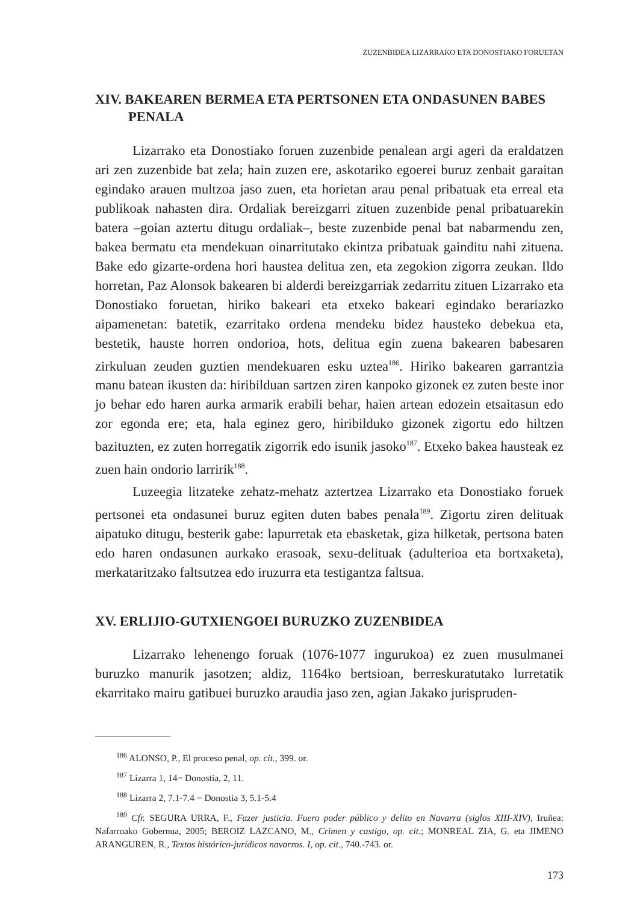ZUZENBIDEA LIZARRAKO ETA DONOSTIAKO FORUETAN
XIV. BAKEAREN BERMEA ETA PERTSONEN ETA ONDASUNEN BABES PENALA
Lizarrako eta Donostiako foruen zuzenbide penalean argi ageri da eraldatzen ari zen zuzenbide bat zela; hain zuzen ere, askotariko egoerei buruz zenbait garaitan egindako arauen multzoa jaso zuen, eta horietan arau penal pribatuak eta erreal eta publikoak nahasten dira. Ordaliak bereizgarri zituen zuzenbide penal pribatuarekin batera –goian aztertu ditugu ordaliak–, beste zuzenbide penal bat nabarmendu zen, bakea bermatu eta mendekuan oinarritutako ekintza pribatuak gainditu nahi zituena. Bake edo gizarte-ordena hori haustea delitua zen, eta zegokion zigorra zeukan. Ildo horretan, Paz Alonsok bakearen bi alderdi bereizgarriak zedarritu zituen Lizarrako eta Donostiako foruetan, hiriko bakeari eta etxeko bakeari egindako berariazko aipamenetan: batetik, ezarritako ordena mendeku bidez hausteko debekua eta, bestetik, hauste horren ondorioa, hots, delitua egin zuena bakearen babesaren zirkuluan zeuden guztien mendekuaren esku uztea<sup>186</sup>. Hiriko bakearen garrantzia manu batean ikusten da: hiribilduan sartzen ziren kanpoko gizonek ez zuten beste inor jo behar edo haren aurka armarik erabili behar, haien artean edozein etsaitasun edo zor egonda ere; eta, hala eginez gero, hiribilduko gizonek zigortu edo hiltzen bazituzten, ez zuten horregatik zigorrik edo isunik jasoko<sup>187</sup>. Etxeko bakea hausteak ez zuen hain ondorio larririk<sup>188</sup>.
Luzeegia litzateke zehatz-mehatz aztertzea Lizarrako eta Donostiako foruek pertsonei eta ondasunei buruz egiten duten babes penala<sup>189</sup>. Zigortu ziren delituak aipatuko ditugu, besterik gabe: lapurretak eta ebasketak, giza hilketak, pertsona baten edo haren ondasunen aurkako erasoak, sexu-delituak (adulterioa eta bortxaketa), merkataritzako faltsutzea edo iruzurra eta testigantza faltsua.
XV. ERLIJIO-GUTXIENGOEI BURUZKO ZUZENBIDEA
Lizarrako lehenengo foruak (1076-1077 ingurukoa) ez zuen musulmanei buruzko manurik jasotzen; aldiz, 1164ko bertsioan, berreskuratutako lurretatik ekarritako mairu gatibuei buruzko araudia jaso zen, agian Jakako jurispruden-
<sup>186</sup> ALONSO, P., El proceso penal, op. cit., 399. or.
<sup>187</sup> Lizarra 1, 14= Donostia, 2, 11.
<sup>188</sup> Lizarra 2, 7.1-7.4 = Donostia 3, 5.1-5.4
<sup>189</sup> Cfr. SEGURA URRA, F., Fazer justicia. Fuero poder público y delito en Navarra (siglos XIII-XIV), Iruñea: Nafarroako Gobernua, 2005; BEROIZ LAZCANO, M., Crimen y castigo, op. cit.; MONREAL ZIA, G. eta JIMENO ARANGUREN, R., Textos histórico-jurídicos navarros. I, op. cit., 740.-743. or.
173